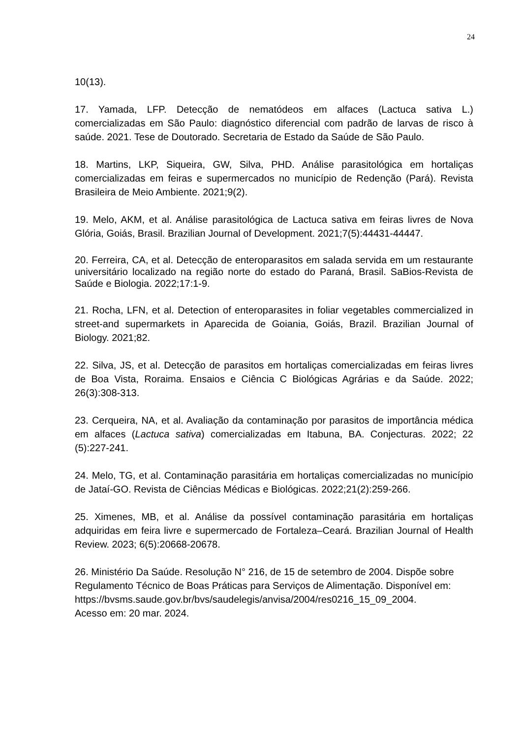24
10(13).
17. Yamada, LFP. Detecção de nematódeos em alfaces (Lactuca sativa L.) comercializadas em São Paulo: diagnóstico diferencial com padrão de larvas de risco à saúde. 2021. Tese de Doutorado. Secretaria de Estado da Saúde de São Paulo.
18. Martins, LKP, Siqueira, GW, Silva, PHD. Análise parasitológica em hortaliças comercializadas em feiras e supermercados no município de Redenção (Pará). Revista Brasileira de Meio Ambiente. 2021;9(2).
19. Melo, AKM, et al. Análise parasitológica de Lactuca sativa em feiras livres de Nova Glória, Goiás, Brasil. Brazilian Journal of Development. 2021;7(5):44431-44447.
20. Ferreira, CA, et al. Detecção de enteroparasitos em salada servida em um restaurante universitário localizado na região norte do estado do Paraná, Brasil. SaBios-Revista de Saúde e Biologia. 2022;17:1-9.
21. Rocha, LFN, et al. Detection of enteroparasites in foliar vegetables commercialized in street-and supermarkets in Aparecida de Goiania, Goiás, Brazil. Brazilian Journal of Biology. 2021;82.
22. Silva, JS, et al. Detecção de parasitos em hortaliças comercializadas em feiras livres de Boa Vista, Roraima. Ensaios e Ciência C Biológicas Agrárias e da Saúde. 2022; 26(3):308-313.
23. Cerqueira, NA, et al. Avaliação da contaminação por parasitos de importância médica em alfaces (Lactuca sativa) comercializadas em Itabuna, BA. Conjecturas. 2022; 22 (5):227-241.
24. Melo, TG, et al. Contaminação parasitária em hortaliças comercializadas no município de Jataí-GO. Revista de Ciências Médicas e Biológicas. 2022;21(2):259-266.
25. Ximenes, MB, et al. Análise da possível contaminação parasitária em hortaliças adquiridas em feira livre e supermercado de Fortaleza–Ceará. Brazilian Journal of Health Review. 2023; 6(5):20668-20678.
26. Ministério Da Saúde. Resolução N° 216, de 15 de setembro de 2004. Dispõe sobre Regulamento Técnico de Boas Práticas para Serviços de Alimentação. Disponível em:
https://bvsms.saude.gov.br/bvs/saudelegis/anvisa/2004/res0216_15_09_2004.
Acesso em: 20 mar. 2024.